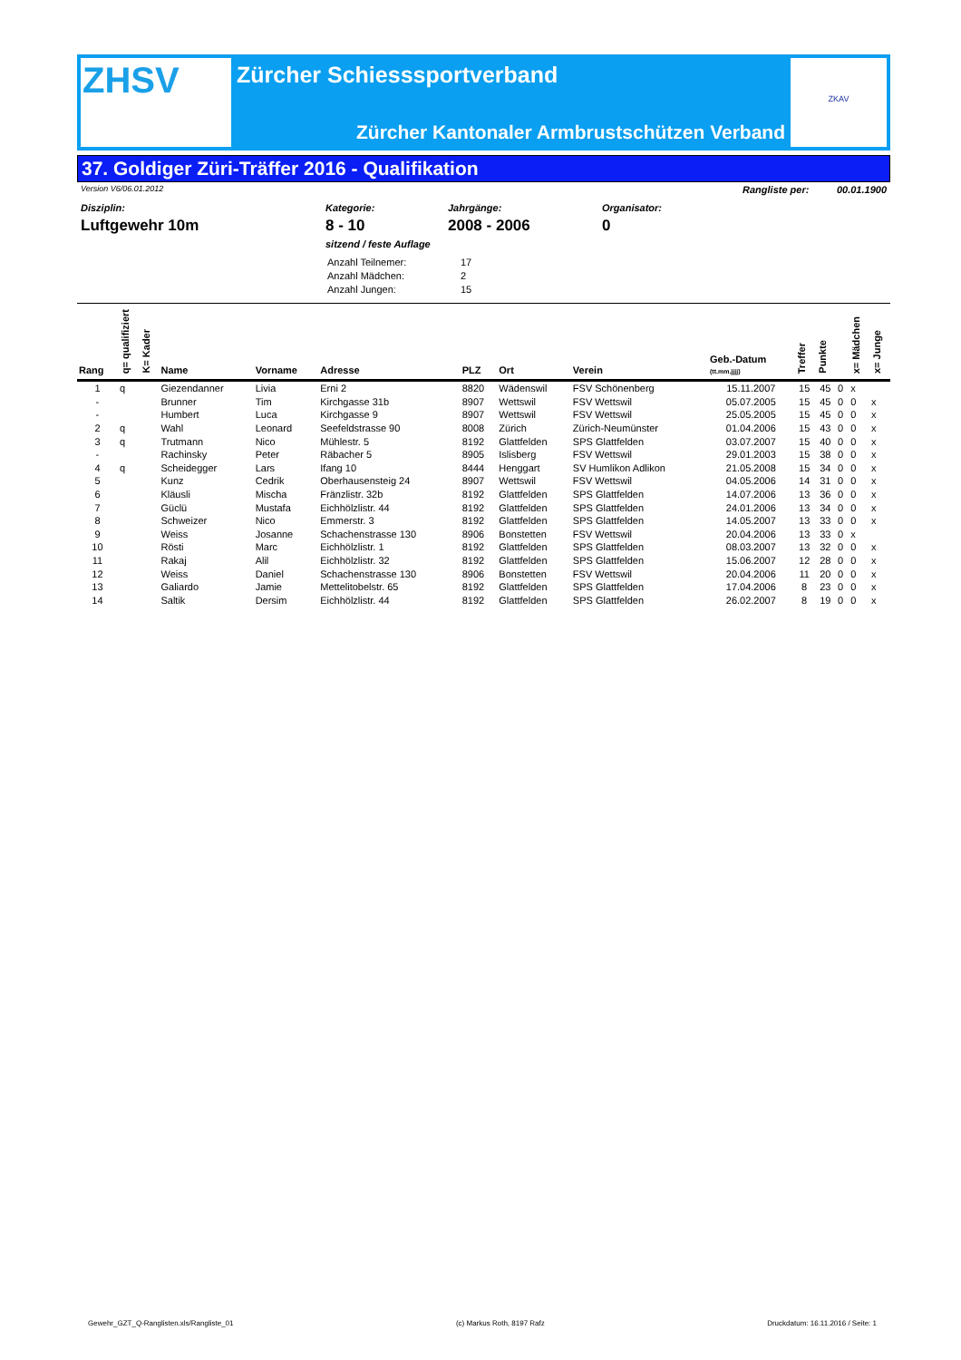ZHSV
Zürcher Schiesssportverband
Zürcher Kantonaler Armbrustschützen Verband
ZKAV
37. Goldiger Züri-Träffer 2016 - Qualifikation
Version V6/06.01.2012 Rangliste per: 00.01.1900
Disziplin:
Luftgewehr 10m
Kategorie:
8 - 10
sitzend / feste Auflage
Jahrgänge:
2008 - 2006
Organisator:
0
| Anzahl Teilnemer: | 17 |
| Anzahl Mädchen: | 2 |
| Anzahl Jungen: | 15 |
| Rang | q= qualifiziert | K= Kader | Name | Vorname | Adresse | PLZ | Ort | Verein | Geb.-Datum (tt.mm.jjjj) | Treffer | Punkte | | x= Mädchen | x= Junge |
| --- | --- | --- | --- | --- | --- | --- | --- | --- | --- | --- | --- | --- | --- | --- |
| 1 | q | | Giezendanner | Livia | Erni 2 | 8820 | Wädenswil | FSV Schönenberg | 15.11.2007 | 15 | 45 | 0 | x | |
| - | | | Brunner | Tim | Kirchgasse 31b | 8907 | Wettswil | FSV Wettswil | 05.07.2005 | 15 | 45 | 0 | 0 | x |
| - | | | Humbert | Luca | Kirchgasse 9 | 8907 | Wettswil | FSV Wettswil | 25.05.2005 | 15 | 45 | 0 | 0 | x |
| 2 | q | | Wahl | Leonard | Seefeldstrasse 90 | 8008 | Zürich | Zürich-Neumünster | 01.04.2006 | 15 | 43 | 0 | 0 | x |
| 3 | q | | Trutmann | Nico | Mühlestr. 5 | 8192 | Glattfelden | SPS Glattfelden | 03.07.2007 | 15 | 40 | 0 | 0 | x |
| - | | | Rachinsky | Peter | Räbacher 5 | 8905 | Islisberg | FSV Wettswil | 29.01.2003 | 15 | 38 | 0 | 0 | x |
| 4 | q | | Scheidegger | Lars | Ifang 10 | 8444 | Henggart | SV Humlikon Adlikon | 21.05.2008 | 15 | 34 | 0 | 0 | x |
| 5 | | | Kunz | Cedrik | Oberhausensteig 24 | 8907 | Wettswil | FSV Wettswil | 04.05.2006 | 14 | 31 | 0 | 0 | x |
| 6 | | | Kläusli | Mischa | Fränzlistr. 32b | 8192 | Glattfelden | SPS Glattfelden | 14.07.2006 | 13 | 36 | 0 | 0 | x |
| 7 | | | Güclü | Mustafa | Eichhölzlistr. 44 | 8192 | Glattfelden | SPS Glattfelden | 24.01.2006 | 13 | 34 | 0 | 0 | x |
| 8 | | | Schweizer | Nico | Emmerstr. 3 | 8192 | Glattfelden | SPS Glattfelden | 14.05.2007 | 13 | 33 | 0 | 0 | x |
| 9 | | | Weiss | Josanne | Schachenstrasse 130 | 8906 | Bonstetten | FSV Wettswil | 20.04.2006 | 13 | 33 | 0 | x | |
| 10 | | | Rösti | Marc | Eichhölzlistr. 1 | 8192 | Glattfelden | SPS Glattfelden | 08.03.2007 | 13 | 32 | 0 | 0 | x |
| 11 | | | Rakaj | Alil | Eichhölzlistr. 32 | 8192 | Glattfelden | SPS Glattfelden | 15.06.2007 | 12 | 28 | 0 | 0 | x |
| 12 | | | Weiss | Daniel | Schachenstrasse 130 | 8906 | Bonstetten | FSV Wettswil | 20.04.2006 | 11 | 20 | 0 | 0 | x |
| 13 | | | Galiardo | Jamie | Mettelitobelstr. 65 | 8192 | Glattfelden | SPS Glattfelden | 17.04.2006 | 8 | 23 | 0 | 0 | x |
| 14 | | | Saltik | Dersim | Eichhölzlistr. 44 | 8192 | Glattfelden | SPS Glattfelden | 26.02.2007 | 8 | 19 | 0 | 0 | x |
Gewehr_GZT_Q-Ranglisten.xls/Rangliste_01 (c) Markus Roth, 8197 Rafz Druckdatum: 16.11.2016 / Seite: 1